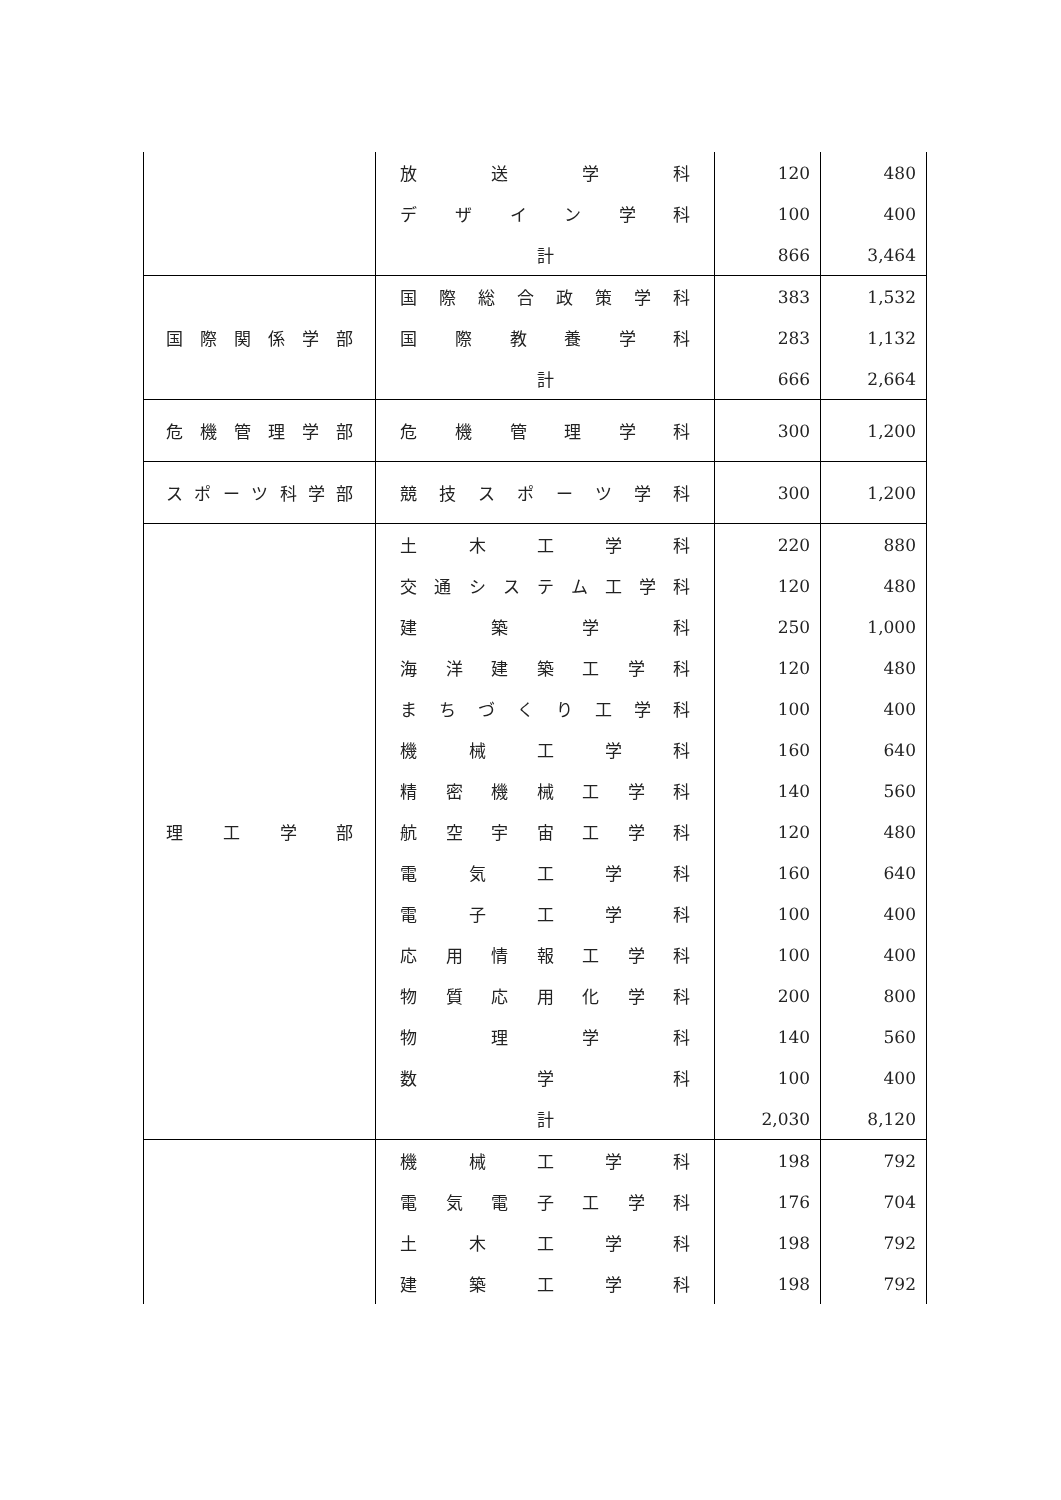| | 放 送 学 科 | 120 | 480 |
| | デ ザ イ ン 学 科 | 100 | 400 |
| | 計 | 866 | 3,464 |
| 国 際 関 係 学 部 | 国 際 総 合 政 策 学 科 | 383 | 1,532 |
| | 国 際 教 養 学 科 | 283 | 1,132 |
| | 計 | 666 | 2,664 |
| 危 機 管 理 学 部 | 危 機 管 理 学 科 | 300 | 1,200 |
| スポーツ科学部 | 競 技 ス ポ ー ツ 学 科 | 300 | 1,200 |
| 理 工 学 部 | 土 木 工 学 科 | 220 | 880 |
| | 交 通 シ ス テ ム 工 学 科 | 120 | 480 |
| | 建 築 学 科 | 250 | 1,000 |
| | 海 洋 建 築 工 学 科 | 120 | 480 |
| | ま ち づ く り 工 学 科 | 100 | 400 |
| | 機 械 工 学 科 | 160 | 640 |
| | 精 密 機 械 工 学 科 | 140 | 560 |
| | 航 空 宇 宙 工 学 科 | 120 | 480 |
| | 電 気 工 学 科 | 160 | 640 |
| | 電 子 工 学 科 | 100 | 400 |
| | 応 用 情 報 工 学 科 | 100 | 400 |
| | 物 質 応 用 化 学 科 | 200 | 800 |
| | 物 理 学 科 | 140 | 560 |
| | 数 学 科 | 100 | 400 |
| | 計 | 2,030 | 8,120 |
| | 機 械 工 学 科 | 198 | 792 |
| | 電 気 電 子 工 学 科 | 176 | 704 |
| | 土 木 工 学 科 | 198 | 792 |
| | 建 築 工 学 科 | 198 | 792 |